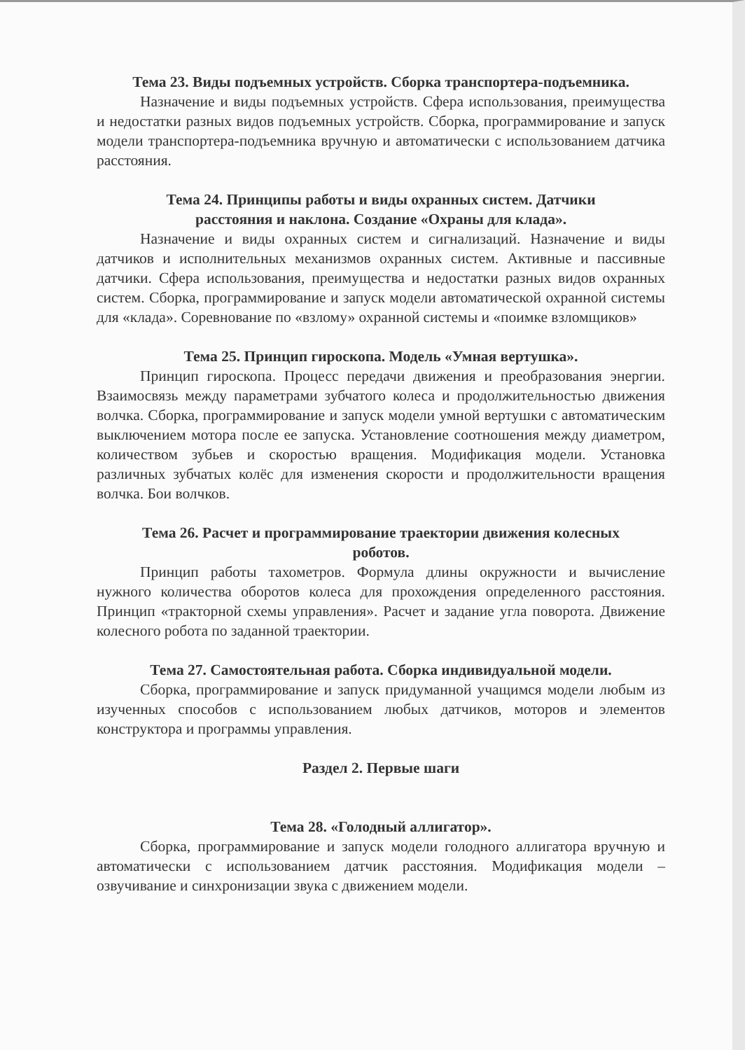Тема 23. Виды подъемных устройств. Сборка транспортера-подъемника.
Назначение и виды подъемных устройств. Сфера использования, преимущества и недостатки разных видов подъемных устройств. Сборка, программирование и запуск модели транспортера-подъемника вручную и автоматически с использованием датчика расстояния.
Тема 24. Принципы работы и виды охранных систем. Датчики
расстояния и наклона. Создание «Охраны для клада».
Назначение и виды охранных систем и сигнализаций. Назначение и виды датчиков и исполнительных механизмов охранных систем. Активные и пассивные датчики. Сфера использования, преимущества и недостатки разных видов охранных систем. Сборка, программирование и запуск модели автоматической охранной системы для «клада». Соревнование по «взлому» охранной системы и «поимке взломщиков»
Тема 25. Принцип гироскопа. Модель «Умная вертушка».
Принцип гироскопа. Процесс передачи движения и преобразования энергии. Взаимосвязь между параметрами зубчатого колеса и продолжительностью движения волчка. Сборка, программирование и запуск модели умной вертушки с автоматическим выключением мотора после ее запуска. Установление соотношения между диаметром, количеством зубьев и скоростью вращения. Модификация модели. Установка различных зубчатых колёс для изменения скорости и продолжительности вращения волчка. Бои волчков.
Тема 26. Расчет и программирование траектории движения колесных
роботов.
Принцип работы тахометров. Формула длины окружности и вычисление нужного количества оборотов колеса для прохождения определенного расстояния. Принцип «тракторной схемы управления». Расчет и задание угла поворота. Движение колесного робота по заданной траектории.
Тема 27. Самостоятельная работа. Сборка индивидуальной модели.
Сборка, программирование и запуск придуманной учащимся модели любым из изученных способов с использованием любых датчиков, моторов и элементов конструктора и программы управления.
Раздел 2. Первые шаги
Тема 28. «Голодный аллигатор».
Сборка, программирование и запуск модели голодного аллигатора вручную и автоматически с использованием датчик расстояния. Модификация модели – озвучивание и синхронизации звука с движением модели.